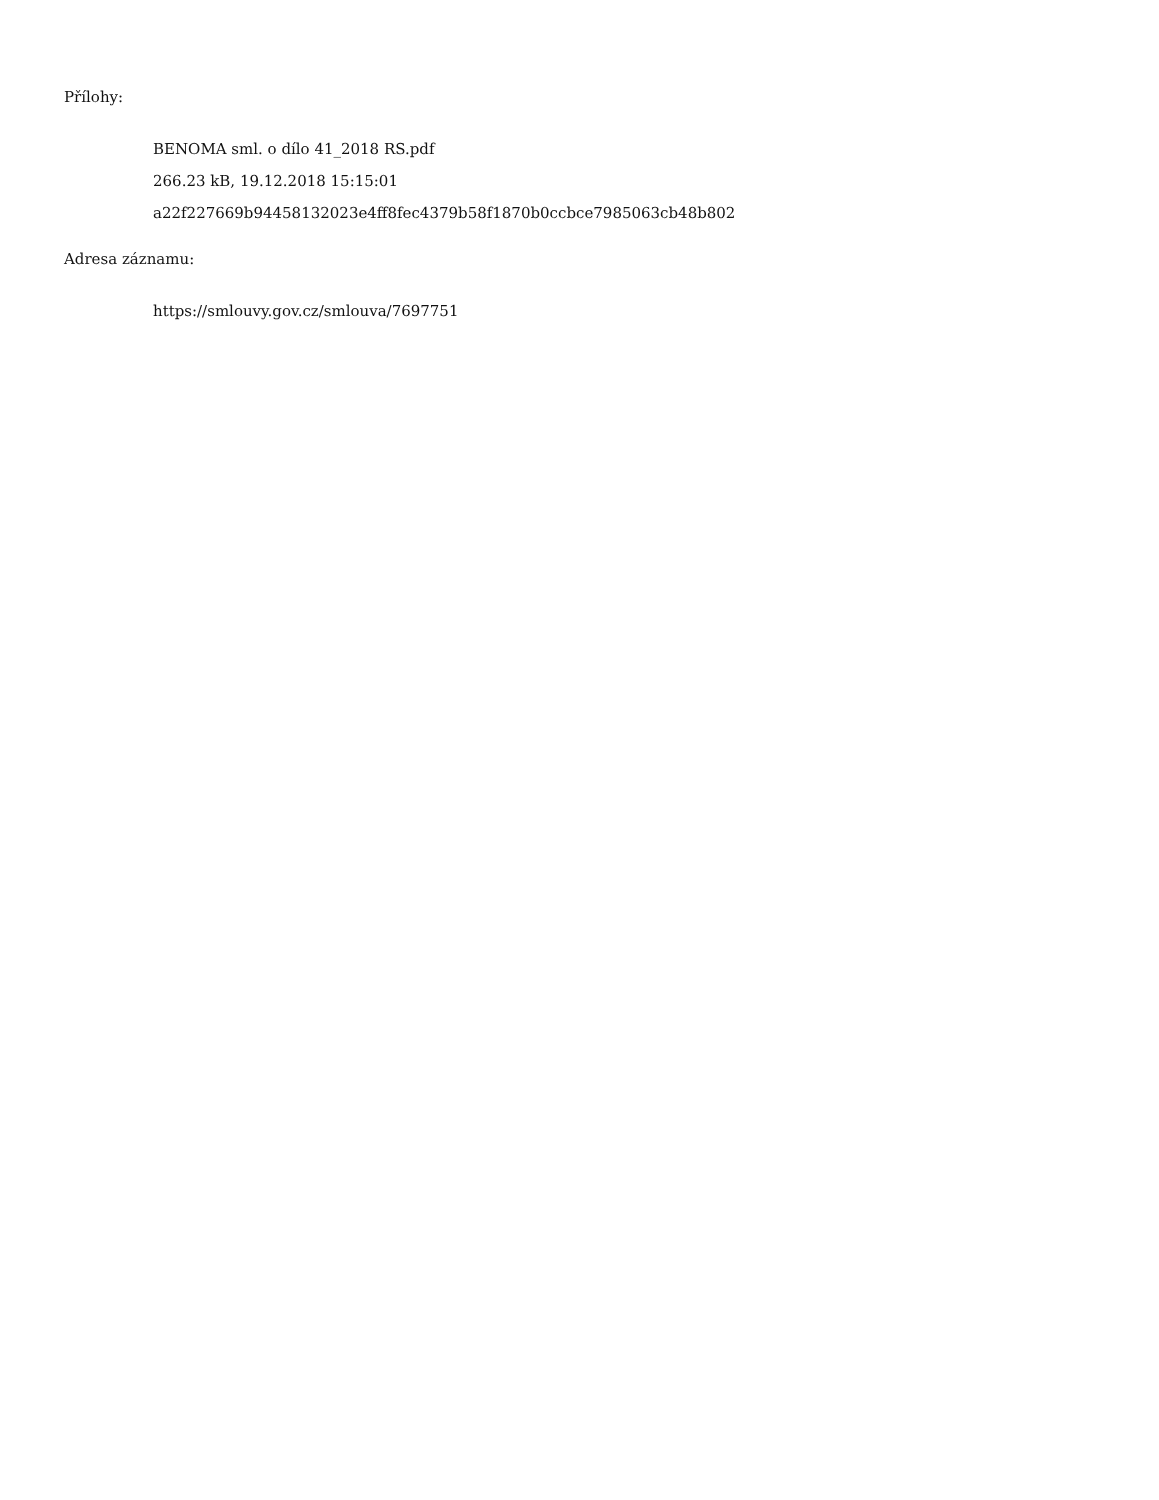Přílohy:
BENOMA sml. o dílo 41_2018 RS.pdf
266.23 kB, 19.12.2018 15:15:01
a22f227669b94458132023e4ff8fec4379b58f1870b0ccbce7985063cb48b802
Adresa záznamu:
https://smlouvy.gov.cz/smlouva/7697751